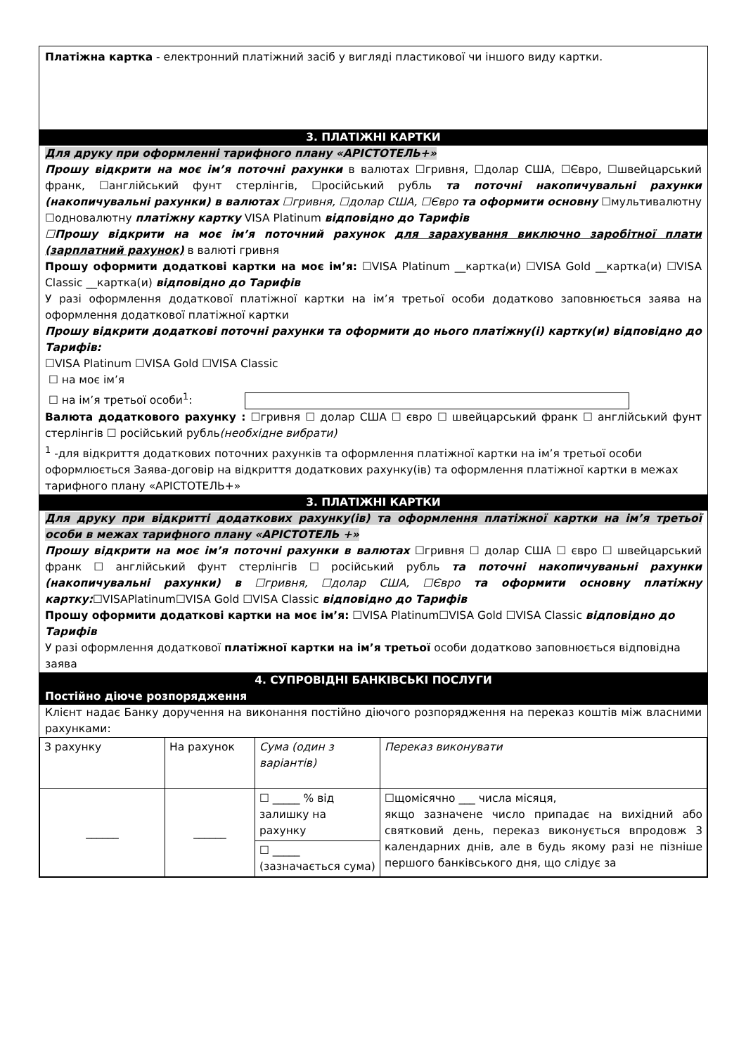Платіжна картка - електронний платіжний засіб у вигляді пластикової чи іншого виду картки.
3. ПЛАТІЖНІ КАРТКИ
Для друку при оформленні тарифного плану «АРІСТОТЕЛЬ+»
Прошу відкрити на моє ім’я поточні рахунки в валютах ☐гривня, ☐долар США, ☐Євро, ☐швейцарський франк, ☐англійський фунт стерлінгів, ☐російський рубль та поточні накопичувальні рахунки (накопичувальні рахунки) в валютах ☐гривня, ☐долар США, ☐Євро та оформити основну ☐мультивалютну ☐одновалютну платіжну картку VISA Platinum відповідно до Тарифів
☐Прошу відкрити на моє ім’я поточний рахунок для зарахування виключно заробітної плати (зарплатний рахунок) в валюті гривня
Прошу оформити додаткові картки на моє ім’я: ☐VISA Platinum __картка(и) ☐VISA Gold __картка(и) ☐VISA Classic __картка(и) відповідно до Тарифів
У разі оформлення додаткової платіжної картки на ім’я третьої особи додатково заповнюється заява на оформлення додаткової платіжної картки
Прошу відкрити додаткові поточні рахунки та оформити до нього платіжну(і) картку(и) відповідно до Тарифів:
☐VISA Platinum ☐VISA Gold ☐VISA Classic
☐ на моє ім’я
☐ на ім’я третьої особи<sup>1</sup>:
Валюта додаткового рахунку : ☐гривня ☐ долар США ☐ євро ☐ швейцарський франк ☐ англійський фунт стерлінгів ☐ російський рубль(необхідне вибрати)
<sup>1</sup> -для відкриття додаткових поточних рахунків та оформлення платіжної картки на ім’я третьої особи оформлюється Заява-договір на відкриття додаткових рахунку(ів) та оформлення платіжної картки в межах тарифного плану «АРІСТОТЕЛЬ+»
3. ПЛАТІЖНІ КАРТКИ
Для друку при відкритті додаткових рахунку(ів) та оформлення платіжної картки на ім’я третьої особи в межах тарифного плану «АРІСТОТЕЛЬ +»
Прошу відкрити на моє ім’я поточні рахунки в валютах ☐гривня ☐ долар США ☐ євро ☐ швейцарський франк ☐ англійський фунт стерлінгів ☐ російський рубль та поточні накопичуваньні рахунки (накопичувальні рахунки) в ☐гривня, ☐долар США, ☐Євро та оформити основну платіжну картку:☐VISAPlatinum☐VISA Gold ☐VISA Classic відповідно до Тарифів
Прошу оформити додаткові картки на моє ім’я: ☐VISA Platinum☐VISA Gold ☐VISA Classic відповідно до Тарифів
У разі оформлення додаткової платіжної картки на ім’я третьої особи додатково заповнюється відповідна заява
4. СУПРОВІДНІ БАНКІВСЬКІ ПОСЛУГИ
Постійно діюче розпорядження
Клієнт надає Банку доручення на виконання постійно діючого розпорядження на переказ коштів між власними рахунками:
| З рахунку | На рахунок | Сума (один з варіантів) | Переказ виконувати |
| ______ | ______ | ☐ _____ % від залишку на рахунку | ☐щомісячно ___ числа місяця, якщо зазначене число припадає на вихідний або святковий день, переказ виконується впродовж 3 календарних днів, але в будь якому разі не пізніше першого банківського дня, що слідує за |
| | | ☐ _____ (зазначається сума) | |